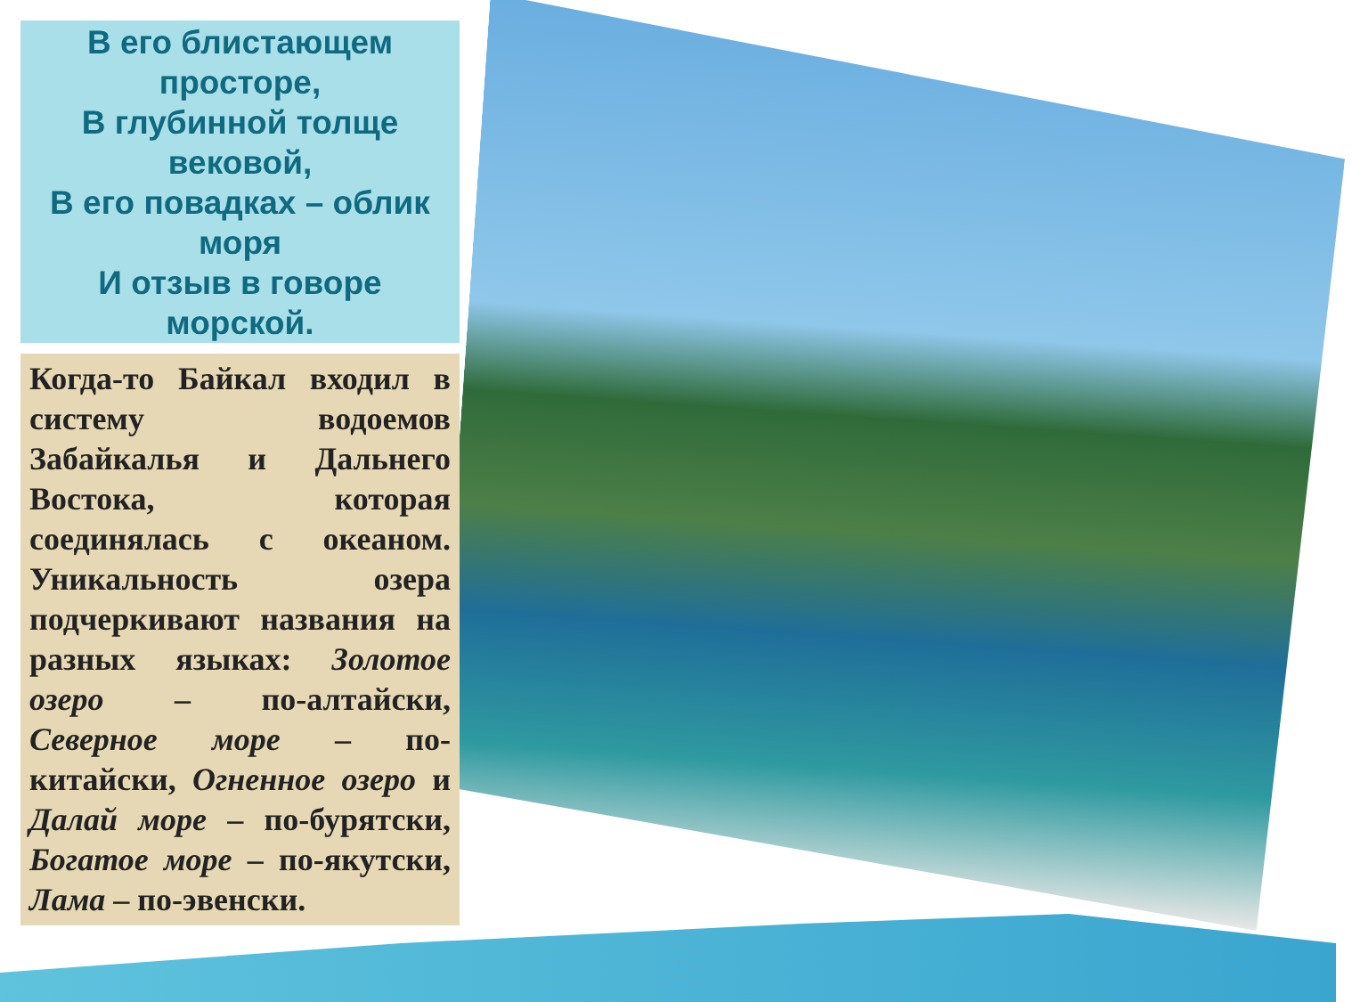В его блистающем просторе,
В глубинной толще вековой,
В его повадках – облик моря
И отзыв в говоре морской.
Когда-то Байкал входил в систему водоемов Забайкалья и Дальнего Востока, которая соединялась с океаном. Уникальность озера подчеркивают названия на разных языках: Золотое озеро – по-алтайски, Северное море – по-китайски, Огненное озеро и Далай море – по-бурятски, Богатое море – по-якутски, Лама – по-эвенски.